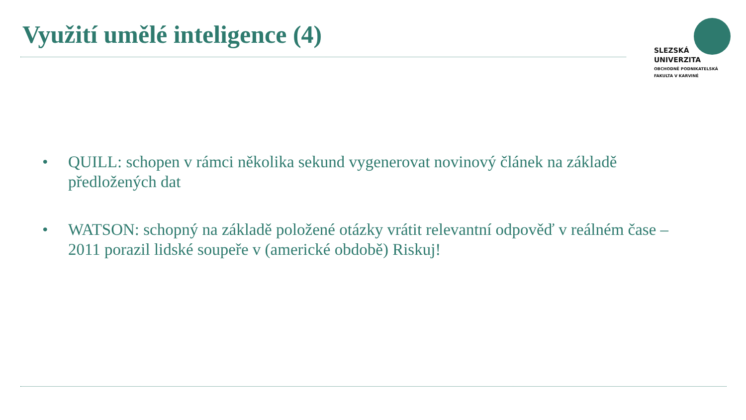Využití umělé inteligence (4)
SLEZSKÁ
UNIVERZITA
OBCHODNĚ PODNIKATELSKÁ
FAKULTA V KARVINÉ
• QUILL: schopen v rámci několika sekund vygenerovat novinový článek na základě předložených dat
• WATSON: schopný na základě položené otázky vrátit relevantní odpověď v reálném čase – 2011 porazil lidské soupeře v (americké obdobě) Riskuj!